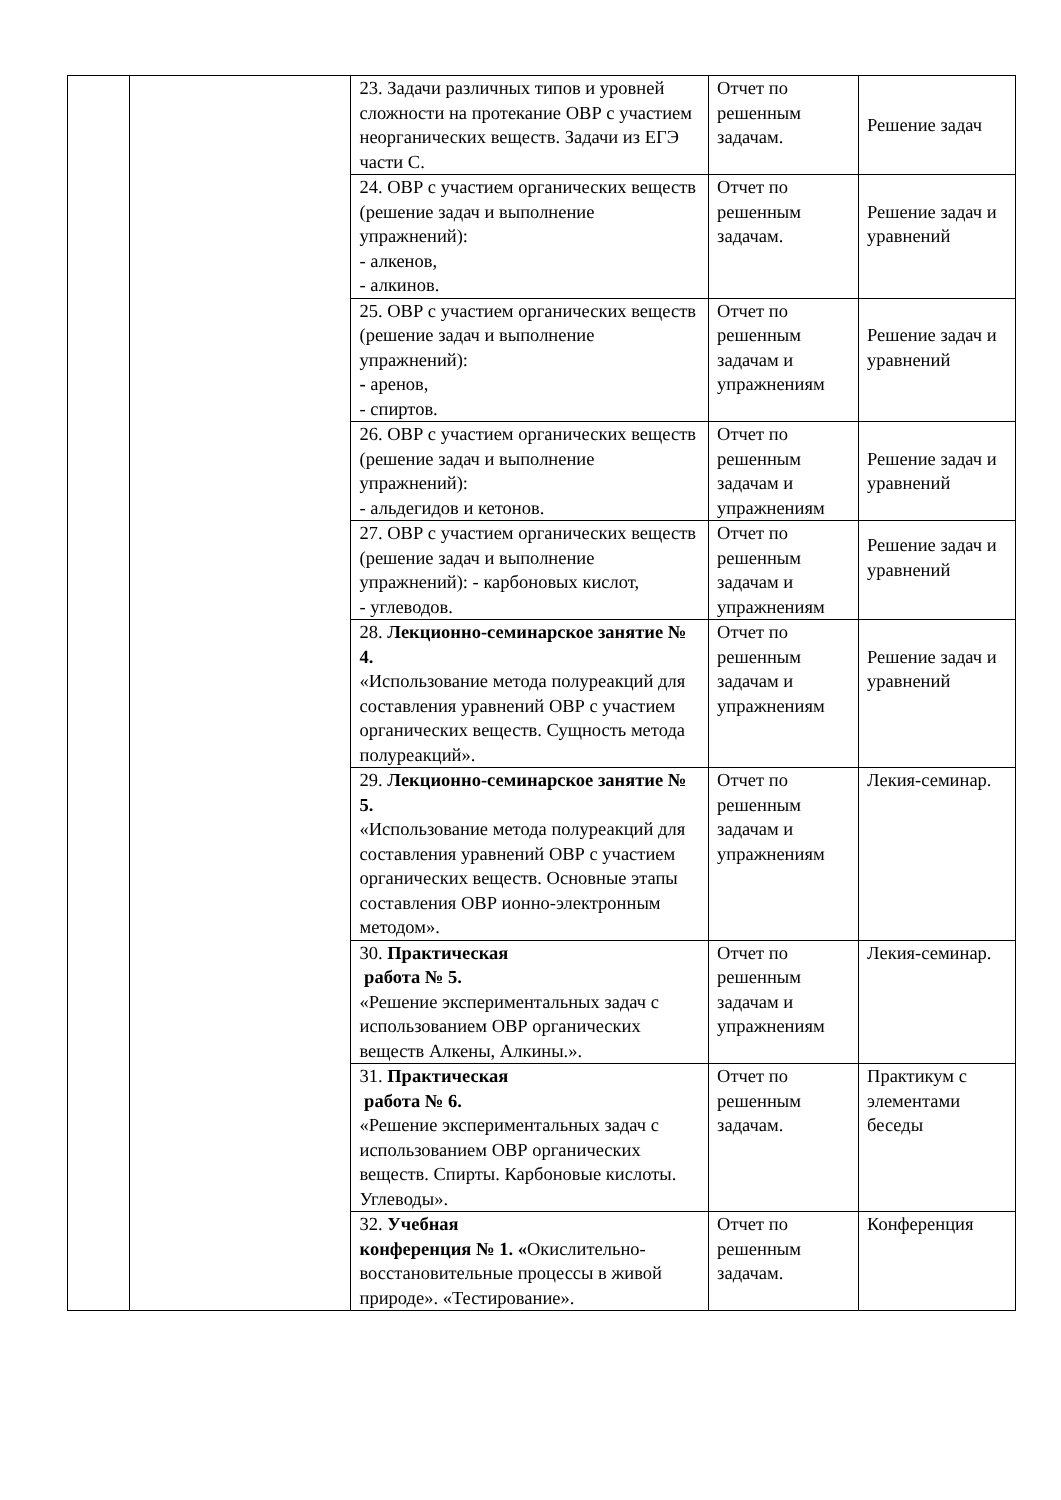| | | 23. Задачи различных типов и уровней сложности на протекание ОВР с участием неорганических веществ. Задачи из ЕГЭ части С. | Отчет по решенным задачам. | Решение задач |
| | | 24. ОВР с участием органических веществ (решение задач и выполнение упражнений): - алкенов, - алкинов. | Отчет по решенным задачам. | Решение задач и уравнений |
| | | 25. ОВР с участием органических веществ (решение задач и выполнение упражнений): - аренов, - спиртов. | Отчет по решенным задачам и упражнениям | Решение задач и уравнений |
| | | 26. ОВР с участием органических веществ (решение задач и выполнение упражнений): - альдегидов и кетонов. | Отчет по решенным задачам и упражнениям | Решение задач и уравнений |
| | | 27. ОВР с участием органических веществ (решение задач и выполнение упражнений): - карбоновых кислот, - углеводов. | Отчет по решенным задачам и упражнениям | Решение задач и уравнений |
| | | 28. Лекционно-семинарское занятие № 4. «Использование метода полуреакций для составления уравнений ОВР с участием органических веществ. Сущность метода полуреакций». | Отчет по решенным задачам и упражнениям | Решение задач и уравнений |
| | | 29. Лекционно-семинарское занятие № 5. «Использование метода полуреакций для составления уравнений ОВР с участием органических веществ. Основные этапы составления ОВР ионно-электронным методом». | Отчет по решенным задачам и упражнениям | Лекия-семинар. |
| | | 30. Практическая работа № 5. «Решение экспериментальных задач с использованием ОВР органических веществ Алкены, Алкины.». | Отчет по решенным задачам и упражнениям | Лекия-семинар. |
| | | 31. Практическая работа № 6. «Решение экспериментальных задач с использованием ОВР органических веществ. Спирты. Карбоновые кислоты. Углеводы». | Отчет по решенным задачам. | Практикум с элементами беседы |
| | | 32. Учебная конференция № 1. « Окислительно-восстановительные процессы в живой природе». «Тестирование». | Отчет по решенным задачам. | Конференция |